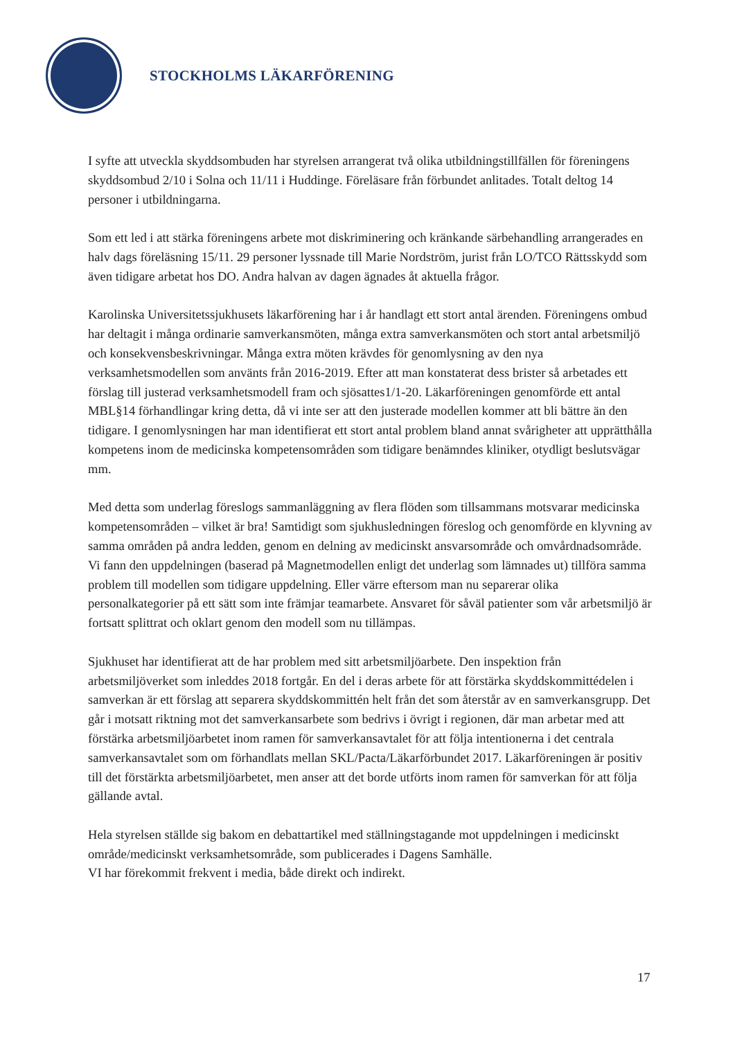STOCKHOLMS LÄKARFÖRENING
I syfte att utveckla skyddsombuden har styrelsen arrangerat två olika utbildningstillfällen för föreningens skyddsombud 2/10 i Solna och 11/11 i Huddinge. Föreläsare från förbundet anlitades. Totalt deltog 14 personer i utbildningarna.
Som ett led i att stärka föreningens arbete mot diskriminering och kränkande särbehandling arrangerades en halv dags föreläsning 15/11. 29 personer lyssnade till Marie Nordström, jurist från LO/TCO Rättsskydd som även tidigare arbetat hos DO. Andra halvan av dagen ägnades åt aktuella frågor.
Karolinska Universitetssjukhusets läkarförening har i år handlagt ett stort antal ärenden. Föreningens ombud har deltagit i många ordinarie samverkansmöten, många extra samverkansmöten och stort antal arbetsmiljö och konsekvensbeskrivningar. Många extra möten krävdes för genomlysning av den nya verksamhetsmodellen som använts från 2016-2019. Efter att man konstaterat dess brister så arbetades ett förslag till justerad verksamhetsmodell fram och sjösattes1/1-20. Läkarföreningen genomförde ett antal MBL§14 förhandlingar kring detta, då vi inte ser att den justerade modellen kommer att bli bättre än den tidigare. I genomlysningen har man identifierat ett stort antal problem bland annat svårigheter att upprätthålla kompetens inom de medicinska kompetensområden som tidigare benämndes kliniker, otydligt beslutsvägar mm.
Med detta som underlag föreslogs sammanläggning av flera flöden som tillsammans motsvarar medicinska kompetensområden – vilket är bra! Samtidigt som sjukhusledningen föreslog och genomförde en klyvning av samma områden på andra ledden, genom en delning av medicinskt ansvarsområde och omvårdnadsområde. Vi fann den uppdelningen (baserad på Magnetmodellen enligt det underlag som lämnades ut) tillföra samma problem till modellen som tidigare uppdelning. Eller värre eftersom man nu separerar olika personalkategorier på ett sätt som inte främjar teamarbete. Ansvaret för såväl patienter som vår arbetsmiljö är fortsatt splittrat och oklart genom den modell som nu tillämpas.
Sjukhuset har identifierat att de har problem med sitt arbetsmiljöarbete. Den inspektion från arbetsmiljöverket som inleddes 2018 fortgår. En del i deras arbete för att förstärka skyddskommittédelen i samverkan är ett förslag att separera skyddskommittén helt från det som återstår av en samverkansgrupp. Det går i motsatt riktning mot det samverkansarbete som bedrivs i övrigt i regionen, där man arbetar med att förstärka arbetsmiljöarbetet inom ramen för samverkansavtalet för att följa intentionerna i det centrala samverkansavtalet som om förhandlats mellan SKL/Pacta/Läkarförbundet 2017. Läkarföreningen är positiv till det förstärkta arbetsmiljöarbetet, men anser att det borde utförts inom ramen för samverkan för att följa gällande avtal.
Hela styrelsen ställde sig bakom en debattartikel med ställningstagande mot uppdelningen i medicinskt område/medicinskt verksamhetsområde, som publicerades i Dagens Samhälle.
VI har förekommit frekvent i media, både direkt och indirekt.
17